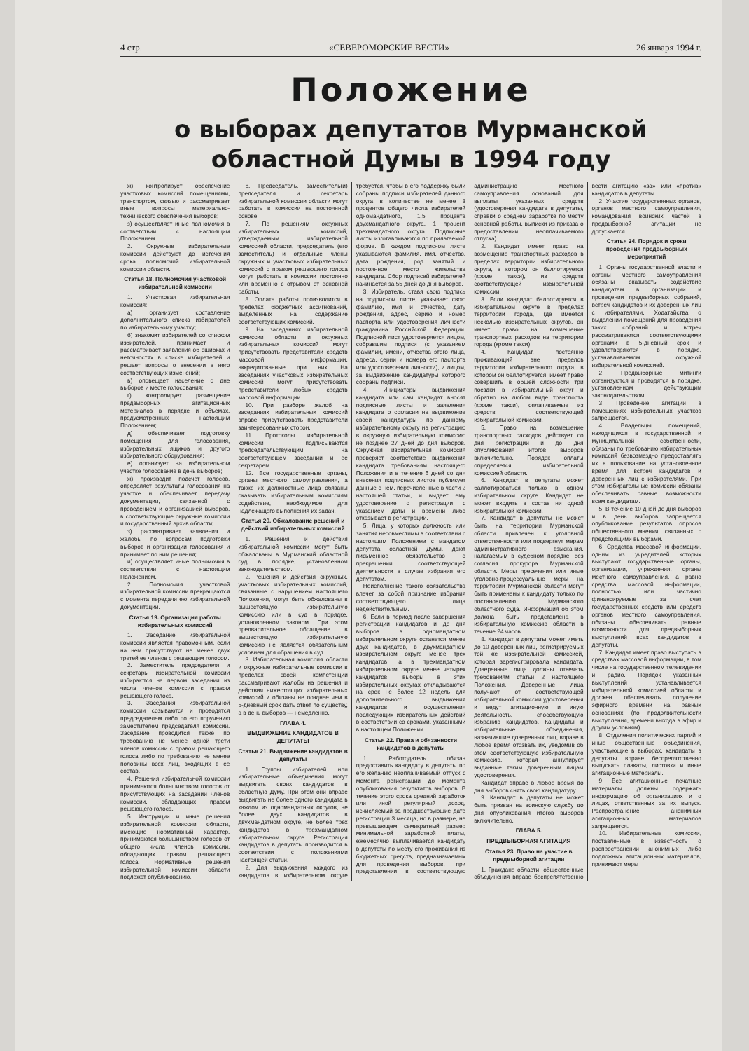4 стр. «СЕВЕРОМОРСКИЕ ВЕСТИ» 26 января 1994 г.
Положение
о выборах депутатов Мурманской областной Думы в 1994 году
ж) контролирует обеспечение участковых комиссий помещениями, транспортом, связью и рассматривает иные вопросы материально-технического обеспечения выборов;
з) осуществляет иные полномочия в соответствии с настоящим Положением.
2. Окружные избирательные комиссии действуют до истечения срока полномочий избирательной комиссии области.
Статья 18. Полномочия участковой избирательной комиссии
1. Участковая избирательная комиссия:
а) организует составление дополнительного списка избирателей по избирательному участку;
б) знакомит избирателей со списком избирателей, принимает и рассматривает заявления об ошибках и неточностях в списке избирателей и решает вопросы о внесении в него соответствующих изменений;
в) оповещает население о дне выборов и месте голосования;
г) контролирует размещение предвыборных агитационных материалов в порядке и объемах, предусмотренных настоящим Положением;
д) обеспечивает подготовку помещения для голосования, избирательных ящиков и другого избирательного оборудования;
е) организует на избирательном участке голосование в день выборов;
ж) производит подсчет голосов, определяет результаты голосования на участке и обеспечивает передачу документации, связанной с проведением и организацией выборов, в соответствующие окружные комиссии и государственный архив области;
з) рассматривает заявления и жалобы по вопросам подготовки выборов и организации голосования и принимает по ним решения;
и) осуществляет иные полномочия в соответствии с настоящим Положением.
2. Полномочия участковой избирательной комиссии прекращаются с момента передачи ею избирательной документации.
Статья 19. Организация работы избирательных комиссий
1. Заседание избирательной комиссии является правомочным, если на нем присутствуют не менее двух третей ее членов с решающим голосом.
2. Заместитель председателя и секретарь избирательной комиссии избираются на первом заседании из числа членов комиссии с правом решающего голоса.
3. Заседания избирательной комиссии созываются и проводятся председателем либо по его поручению заместителем председателя комиссии. Заседание проводится также по требованию не менее одной трети членов комиссии с правом решающего голоса либо по требованию не менее половины всех лиц, входящих в ее состав.
4. Решения избирательной комиссии принимаются большинством голосов от присутствующих на заседании членов комиссии, обладающих правом решающего голоса.
5. Инструкции и иные решения избирательной комиссии области, имеющие нормативный характер, принимаются большинством голосов от общего числа членов комиссии, обладающих правом решающего голоса. Нормативные решения избирательной комиссии области подлежат опубликованию.
6. Председатель, заместитель(и) председателя и секретарь избирательной комиссии области могут работать в комиссии на постоянной основе.
7. По решениям окружных избирательных комиссий, утверждаемым избирательной комиссией области, председатель (его заместитель) и отдельные члены окружных и участковых избирательных комиссий с правом решающего голоса могут работать в комиссии постоянно или временно с отрывом от основной работы.
8. Оплата работы производится в пределах бюджетных ассигнований, выделенных на содержание соответствующих комиссий.
9. На заседаниях избирательной комиссии области и окружных избирательных комиссий могут присутствовать представители средств массовой информации, аккредитованные при них. На заседаниях участковых избирательных комиссий могут присутствовать представители любых средств массовой информации.
10. При разборе жалоб на заседаниях избирательных комиссий вправе присутствовать представители заинтересованных сторон.
11. Протоколы избирательной комиссии подписываются председательствующим на соответствующем заседании и ее секретарем.
12. Все государственные органы, органы местного самоуправления, а также их должностные лица обязаны оказывать избирательным комиссиям содействие, необходимое для надлежащего выполнения их задач.
Статья 20. Обжалование решений и действий избирательных комиссий
1. Решения и действия избирательной комиссии могут быть обжалованы в Мурманский областной суд в порядке, установленном законодательством.
2. Решения и действия окружных, участковых избирательных комиссий, связанные с нарушением настоящего Положения, могут быть обжалованы в вышестоящую избирательную комиссию или в суд в порядке, установленном законом. При этом предварительное обращение в вышестоящую избирательную комиссию не является обязательным условием для обращения в суд.
3. Избирательная комиссия области и окружные избирательные комиссии в пределах своей компетенции рассматривают жалобы на решения и действия нижестоящих избирательных комиссий и обязаны не позднее чем в 5-дневный срок дать ответ по существу, а в день выборов — немедленно.
ГЛАВА 4.
ВЫДВИЖЕНИЕ КАНДИДАТОВ В ДЕПУТАТЫ
Статья 21. Выдвижение кандидатов в депутаты
1. Группы избирателей или избирательные объединения могут выдвигать своих кандидатов в областную Думу. При этом они вправе выдвигать не более одного кандидата в каждом из одномандатных округов, не более двух кандидатов в двухмандатном округе, не более трех кандидатов в трехмандатном избирательном округе. Регистрация кандидатов в депутаты производится в соответствии с положениями настоящей статьи.
2. Для выдвижения каждого из кандидатов в избирательном округе требуется, чтобы в его поддержку были собраны подписи избирателей данного округа в количестве не менее 3 процентов общего числа избирателей одномандатного, 1,5 процента двухмандатного округа, 1 процент трехмандатного округа. Подписные листы изготавливаются по прилагаемой форме. В каждом подписном листе указываются фамилия, имя, отчество, дата рождения, род занятий и постоянное место жительства кандидата. Сбор подписей избирателей начинается за 55 дней до дня выборов.
3. Избиратель, ставя свою подпись на подписном листе, указывает свою фамилию, имя и отчество, дату рождения, адрес, серию и номер паспорта или удостоверения личности гражданина Российской Федерации. Подписной лист удостоверяется лицом, собравшим подписи (с указанием фамилии, имени, отчества этого лица, адреса, серии и номера его паспорта или удостоверения личности), и лицом, за выдвижение кандидатуры которого собраны подписи.
4. Инициаторы выдвижения кандидата или сам кандидат вносят подписные листы и заявления кандидата о согласии на выдвижение своей кандидатуры по данному избирательному округу на регистрацию в окружную избирательную комиссию не позднее 27 дней до дня выборов. Окружная избирательная комиссия проверяет соответствие выдвижения кандидата требованиям настоящего Положения и в течение 5 дней со дня внесения подписных листов публикует данные о нем, перечисленные в части 2 настоящей статьи, и выдает ему удостоверение о регистрации с указанием даты и времени либо отказывает в регистрации.
5. Лица, у которых должность или занятия несовместимы в соответствии с настоящим Положением с мандатом депутата областной Думы, дают письменное обязательство о прекращении соответствующей деятельности в случае избрания его депутатом.
Неисполнение такого обязательства влечет за собой признание избрания соответствующего лица недействительным.
6. Если в период после завершения регистрации кандидатов и до дня выборов в одномандатном избирательном округе останется менее двух кандидатов, в двухмандатном избирательном округе менее трех кандидатов, а в трехмандатном избирательном округе менее четырех кандидатов, выборы в этих избирательных округах откладываются на срок не более 12 недель для дополнительного выдвижения кандидатов и осуществления последующих избирательных действий в соответствии со сроками, указанными в настоящем Положении.
Статья 22. Права и обязанности кандидатов в депутаты
1. Работодатель обязан предоставить кандидату в депутаты по его желанию неоплачиваемый отпуск с момента регистрации до момента опубликования результатов выборов. В течение этого срока средний заработок или иной регулярный доход, исчисляемый за предшествующие дате регистрации 3 месяца, но в размере, не превышающем семикратный размер минимальной заработной платы, ежемесячно выплачивается кандидату в депутаты по месту его проживания из бюджетных средств, предназначаемых для проведения выборов, при представлении в соответствующую администрацию местного самоуправления оснований для выплаты указанных средств (удостоверения кандидата в депутаты, справки о среднем заработке по месту основной работы, выписки из приказа о предоставлении неоплачиваемого отпуска).
2. Кандидат имеет право на возмещение транспортных расходов в пределах территории избирательного округа, в котором он баллотируется (кроме такси), из средств соответствующей избирательной комиссии.
3. Если кандидат баллотируется в избирательном округе в пределах территории города, где имеется несколько избирательных округов, он имеет право на возмещение транспортных расходов на территории города (кроме такси).
4. Кандидат, постоянно проживающий вне пределов территории избирательного округа, в котором он баллотируется, имеет право совершить в общей сложности три поездки в избирательный округ и обратно на любом виде транспорта (кроме такси), оплачиваемые из средств соответствующей избирательной комиссии.
5. Право на возмещение транспортных расходов действует со дня регистрации и до дня опубликования итогов выборов включительно. Порядок оплаты определяется избирательной комиссией области.
6. Кандидат в депутаты может баллотироваться только в одном избирательном округе. Кандидат не может входить в состав ни одной избирательной комиссии.
7. Кандидат в депутаты не может быть на территории Мурманской области привлечен к уголовной ответственности или подвергнут мерам административного взыскания, налагаемым в судебном порядке, без согласия прокурора Мурманской области. Меры пресечения или иные уголовно-процессуальные меры на территории Мурманской области могут быть применены к кандидату только по постановлению Мурманского областного суда. Информация об этом должна быть представлена в избирательную комиссию области в течение 24 часов.
8. Кандидат в депутаты может иметь до 10 доверенных лиц, регистрируемых той же избирательной комиссией, которая зарегистрировала кандидата. Доверенные лица должны отвечать требованиям статьи 2 настоящего Положения. Доверенные лица получают от соответствующей избирательной комиссии удостоверения и ведут агитационную и иную деятельность, способствующую избранию кандидатов. Кандидаты и избирательные объединения, назначившие доверенных лиц, вправе в любое время отозвать их, уведомив об этом соответствующую избирательную комиссию, которая аннулирует выданные таким доверенным лицам удостоверения.
Кандидат вправе в любое время до дня выборов снять свою кандидатуру.
9. Кандидат в депутаты не может быть призван на воинскую службу до дня опубликования итогов выборов включительно.
ГЛАВА 5.
ПРЕДВЫБОРНАЯ АГИТАЦИЯ
Статья 23. Право на участие в предвыборной агитации
1. Граждане области, общественные объединения вправе беспрепятственно вести агитацию «за» или «против» кандидатов в депутаты.
2. Участие государственных органов, органов местного самоуправления, командования воинских частей в предвыборной агитации не допускается.
Статья 24. Порядок и сроки проведения предвыборных мероприятий
1. Органы государственной власти и органы местного самоуправления обязаны оказывать содействие кандидатам в организации и проведении предвыборных собраний, встреч кандидатов и их доверенных лиц с избирателями. Ходатайства о выделении помещений для проведения таких собраний и встреч рассматриваются соответствующими органами в 5-дневный срок и удовлетворяются в порядке, устанавливаемом окружной избирательной комиссией.
2. Предвыборные митинги организуются и проводятся в порядке, установленном действующим законодательством.
3. Проведение агитации в помещениях избирательных участков запрещается.
4. Владельцы помещений, находящихся в государственной и муниципальной собственности, обязаны по требованию избирательных комиссий безвозмездно предоставлять их в пользование на установленное время для встреч кандидатов и доверенных лиц с избирателями. При этом избирательные комиссии обязаны обеспечивать равные возможности всем кандидатам.
5. В течение 10 дней до дня выборов и в день выборов запрещается опубликование результатов опросов общественного мнения, связанных с предстоящими выборами.
6. Средства массовой информации, одним из учредителей которых выступают государственные органы, организации, учреждения, органы местного самоуправления, а равно средства массовой информации, полностью или частично финансируемые за счет государственных средств или средств органов местного самоуправления, обязаны обеспечивать равные возможности для предвыборных выступлений всех кандидатов в депутаты.
7. Кандидат имеет право выступать в средствах массовой информации, в том числе на государственном телевидении и радио. Порядок указанных выступлений устанавливается избирательной комиссией области и должен обеспечивать получение эфирного времени на равных основаниях (по продолжительности выступления, времени выхода в эфир и другим условиям).
8. Отделения политических партий и иные общественные объединения, участвующие в выборах, кандидаты в депутаты вправе беспрепятственно выпускать плакаты, листовки и иные агитационные материалы.
9. Все агитационные печатные материалы должны содержать информацию об организациях и о лицах, ответственных за их выпуск. Распространение анонимных агитационных материалов запрещается.
10. Избирательные комиссии, поставленные в известность о распространении анонимных либо подложных агитационных материалов, принимают меры